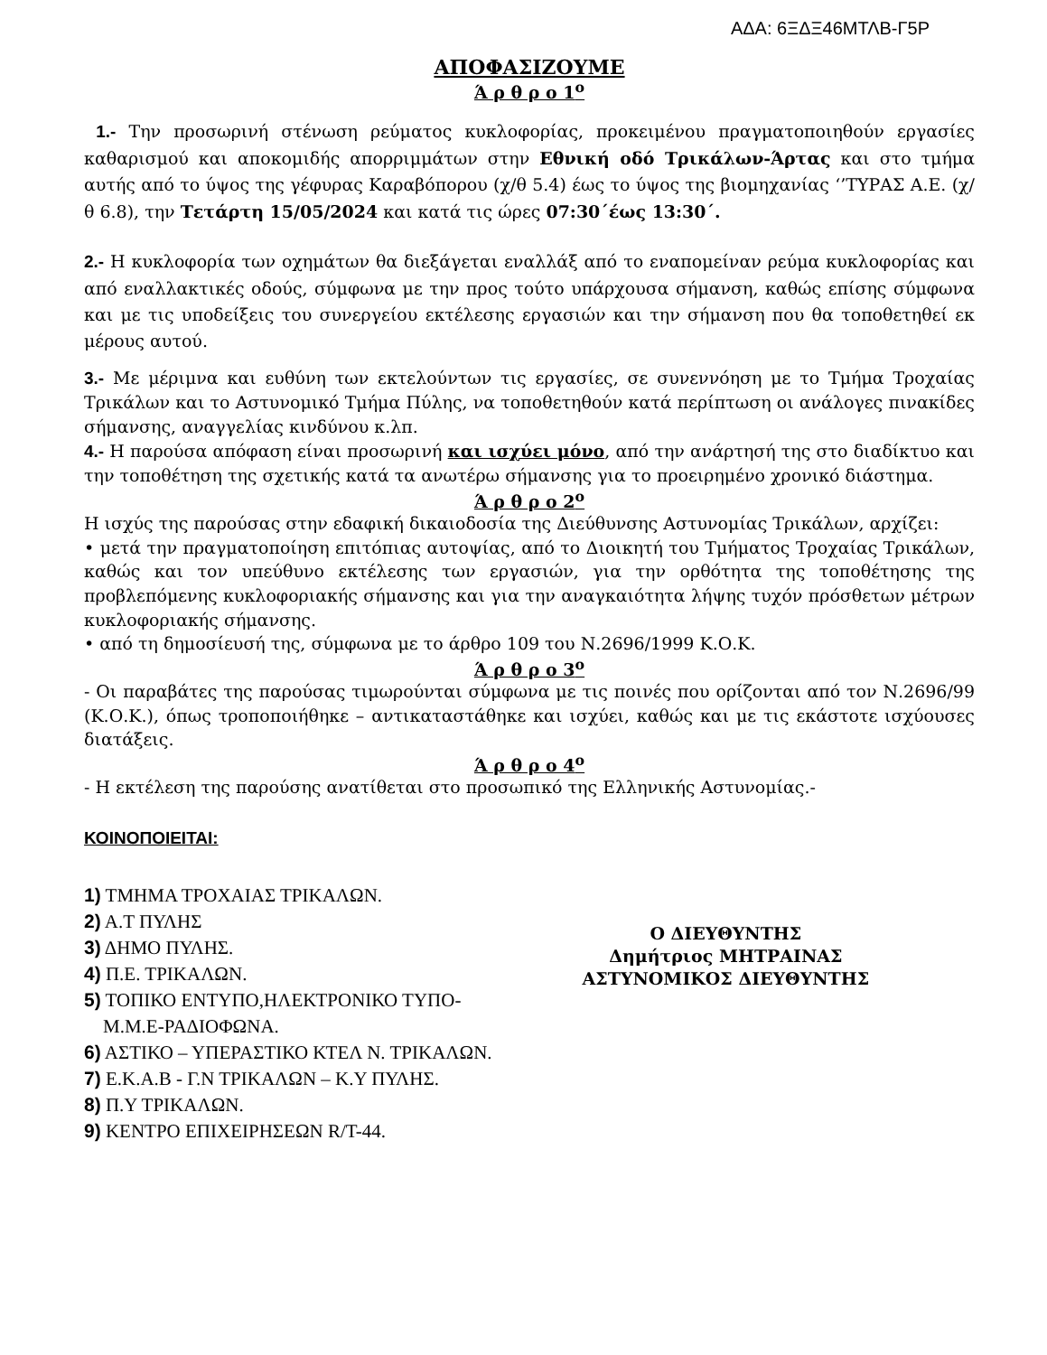ΑΔΑ: 6ΞΔΞ46ΜΤΛΒ-Γ5Ρ
ΑΠΟΦΑΣΙΖΟΥΜΕ
Ά ρ θ ρ ο 1<sup>ο</sup>
1.- Την προσωρινή στένωση ρεύματος κυκλοφορίας, προκειμένου πραγματοποιηθούν εργασίες καθαρισμού και αποκομιδής απορριμμάτων στην Εθνική οδό Τρικάλων-Άρτας και στο τμήμα αυτής από το ύψος της γέφυρας Καραβόπορου (χ/θ 5.4) έως το ύψος της βιομηχανίας ‘’ΤΥΡΑΣ Α.Ε. (χ/θ 6.8), την Τετάρτη 15/05/2024 και κατά τις ώρες 07:30΄έως 13:30΄.
2.- Η κυκλοφορία των οχημάτων θα διεξάγεται εναλλάξ από το εναπομείναν ρεύμα κυκλοφορίας και από εναλλακτικές οδούς, σύμφωνα με την προς τούτο υπάρχουσα σήμανση, καθώς επίσης σύμφωνα και με τις υποδείξεις του συνεργείου εκτέλεσης εργασιών και την σήμανση που θα τοποθετηθεί εκ μέρους αυτού.
3.- Με μέριμνα και ευθύνη των εκτελούντων τις εργασίες, σε συνεννόηση με το Τμήμα Τροχαίας Τρικάλων και το Αστυνομικό Τμήμα Πύλης, να τοποθετηθούν κατά περίπτωση οι ανάλογες πινακίδες σήμανσης, αναγγελίας κινδύνου κ.λπ.
4.- Η παρούσα απόφαση είναι προσωρινή και ισχύει μόνο, από την ανάρτησή της στο διαδίκτυο και την τοποθέτηση της σχετικής κατά τα ανωτέρω σήμανσης για το προειρημένο χρονικό διάστημα.
Ά ρ θ ρ ο 2<sup>ο</sup>
Η ισχύς της παρούσας στην εδαφική δικαιοδοσία της Διεύθυνσης Αστυνομίας Τρικάλων, αρχίζει:
• μετά την πραγματοποίηση επιτόπιας αυτοψίας, από το Διοικητή του Τμήματος Τροχαίας Τρικάλων, καθώς και τον υπεύθυνο εκτέλεσης των εργασιών, για την ορθότητα της τοποθέτησης της προβλεπόμενης κυκλοφοριακής σήμανσης και για την αναγκαιότητα λήψης τυχόν πρόσθετων μέτρων κυκλοφοριακής σήμανσης.
• από τη δημοσίευσή της, σύμφωνα με το άρθρο 109 του Ν.2696/1999 Κ.Ο.Κ.
Ά ρ θ ρ ο 3<sup>ο</sup>
- Οι παραβάτες της παρούσας τιμωρούνται σύμφωνα με τις ποινές που ορίζονται από τον Ν.2696/99 (Κ.Ο.Κ.), όπως τροποποιήθηκε – αντικαταστάθηκε και ισχύει, καθώς και με τις εκάστοτε ισχύουσες διατάξεις.
Ά ρ θ ρ ο 4<sup>ο</sup>
- Η εκτέλεση της παρούσης ανατίθεται στο προσωπικό της Ελληνικής Αστυνομίας.-
ΚΟΙΝΟΠΟΙΕΙΤΑΙ:
1) ΤΜΗΜΑ ΤΡΟΧΑΙΑΣ ΤΡΙΚΑΛΩΝ.
2) Α.Τ ΠΥΛΗΣ
3) ΔΗΜΟ ΠΥΛΗΣ.
4) Π.Ε. ΤΡΙΚΑΛΩΝ.
5) ΤΟΠΙΚΟ ΕΝΤΥΠΟ,ΗΛΕΚΤΡΟΝΙΚΟ ΤΥΠΟ-
Μ.Μ.Ε-ΡΑΔΙΟΦΩΝΑ.
6) ΑΣΤΙΚΟ – ΥΠΕΡΑΣΤΙΚΟ ΚΤΕΛ Ν. ΤΡΙΚΑΛΩΝ.
7) Ε.Κ.Α.Β - Γ.Ν ΤΡΙΚΑΛΩΝ – Κ.Υ ΠΥΛΗΣ.
8) Π.Υ ΤΡΙΚΑΛΩΝ.
9) ΚΕΝΤΡΟ ΕΠΙΧΕΙΡΗΣΕΩΝ R/T-44.
Ο ΔΙΕΥΘΥΝΤΗΣ
Δημήτριος ΜΗΤΡΑΙΝΑΣ
ΑΣΤΥΝΟΜΙΚΟΣ ΔΙΕΥΘΥΝΤΗΣ